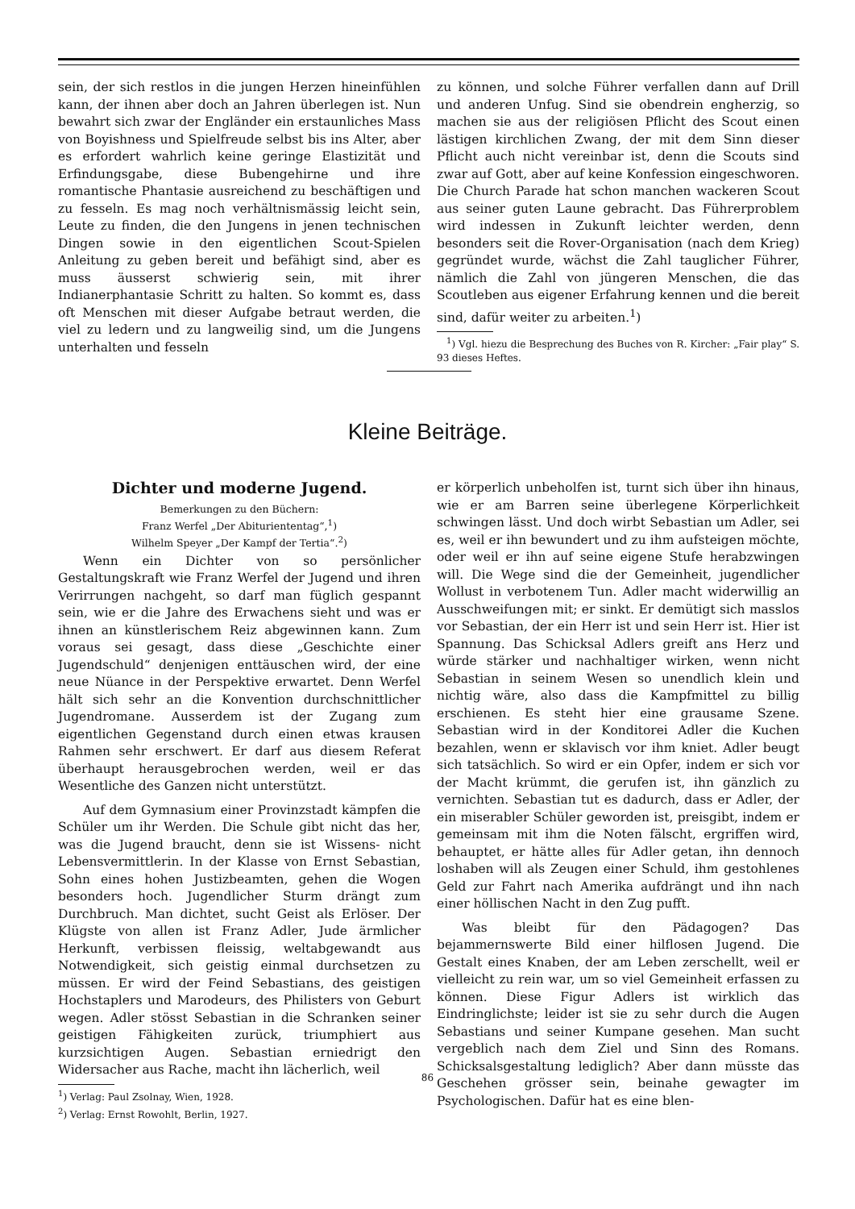sein, der sich restlos in die jungen Herzen hineinfühlen kann, der ihnen aber doch an Jahren überlegen ist. Nun bewahrt sich zwar der Engländer ein erstaunliches Mass von Boyishness und Spielfreude selbst bis ins Alter, aber es erfordert wahrlich keine geringe Elastizität und Erfindungsgabe, diese Bubengehirne und ihre romantische Phantasie ausreichend zu beschäftigen und zu fesseln. Es mag noch verhältnismässig leicht sein, Leute zu finden, die den Jungens in jenen technischen Dingen sowie in den eigentlichen Scout-Spielen Anleitung zu geben bereit und befähigt sind, aber es muss äusserst schwierig sein, mit ihrer Indianerphantasie Schritt zu halten. So kommt es, dass oft Menschen mit dieser Aufgabe betraut werden, die viel zu ledern und zu langweilig sind, um die Jungens unterhalten und fesseln
zu können, und solche Führer verfallen dann auf Drill und anderen Unfug. Sind sie obendrein engherzig, so machen sie aus der religiösen Pflicht des Scout einen lästigen kirchlichen Zwang, der mit dem Sinn dieser Pflicht auch nicht vereinbar ist, denn die Scouts sind zwar auf Gott, aber auf keine Konfession eingeschworen. Die Church Parade hat schon manchen wackeren Scout aus seiner guten Laune gebracht. Das Führerproblem wird indessen in Zukunft leichter werden, denn besonders seit die Rover-Organisation (nach dem Krieg) gegründet wurde, wächst die Zahl tauglicher Führer, nämlich die Zahl von jüngeren Menschen, die das Scoutleben aus eigener Erfahrung kennen und die bereit sind, dafür weiter zu arbeiten.<sup>1</sup>)
<sup>1</sup>) Vgl. hiezu die Besprechung des Buches von R. Kircher: „Fair play“ S. 93 dieses Heftes.
Kleine Beiträge.
Dichter und moderne Jugend.
Bemerkungen zu den Büchern:
Franz Werfel „Der Abituriententag“,<sup>1</sup>)
Wilhelm Speyer „Der Kampf der Tertia“.<sup>2</sup>)
Wenn ein Dichter von so persönlicher Gestaltungskraft wie Franz Werfel der Jugend und ihren Verirrungen nachgeht, so darf man füglich gespannt sein, wie er die Jahre des Erwachens sieht und was er ihnen an künstlerischem Reiz abgewinnen kann. Zum voraus sei gesagt, dass diese „Geschichte einer Jugendschuld“ denjenigen enttäuschen wird, der eine neue Nüance in der Perspektive erwartet. Denn Werfel hält sich sehr an die Konvention durchschnittlicher Jugendromane. Ausserdem ist der Zugang zum eigentlichen Gegenstand durch einen etwas krausen Rahmen sehr erschwert. Er darf aus diesem Referat überhaupt herausgebrochen werden, weil er das Wesentliche des Ganzen nicht unterstützt.
Auf dem Gymnasium einer Provinzstadt kämpfen die Schüler um ihr Werden. Die Schule gibt nicht das her, was die Jugend braucht, denn sie ist Wissens- nicht Lebensvermittlerin. In der Klasse von Ernst Sebastian, Sohn eines hohen Justizbeamten, gehen die Wogen besonders hoch. Jugendlicher Sturm drängt zum Durchbruch. Man dichtet, sucht Geist als Erlöser. Der Klügste von allen ist Franz Adler, Jude ärmlicher Herkunft, verbissen fleissig, weltabgewandt aus Notwendigkeit, sich geistig einmal durchsetzen zu müssen. Er wird der Feind Sebastians, des geistigen Hochstaplers und Marodeurs, des Philisters von Geburt wegen. Adler stösst Sebastian in die Schranken seiner geistigen Fähigkeiten zurück, triumphiert aus kurzsichtigen Augen. Sebastian erniedrigt den Widersacher aus Rache, macht ihn lächerlich, weil
<sup>1</sup>) Verlag: Paul Zsolnay, Wien, 1928.
<sup>2</sup>) Verlag: Ernst Rowohlt, Berlin, 1927.
er körperlich unbeholfen ist, turnt sich über ihn hinaus, wie er am Barren seine überlegene Körperlichkeit schwingen lässt. Und doch wirbt Sebastian um Adler, sei es, weil er ihn bewundert und zu ihm aufsteigen möchte, oder weil er ihn auf seine eigene Stufe herabzwingen will. Die Wege sind die der Gemeinheit, jugendlicher Wollust in verbotenem Tun. Adler macht widerwillig an Ausschweifungen mit; er sinkt. Er demütigt sich masslos vor Sebastian, der ein Herr ist und sein Herr ist. Hier ist Spannung. Das Schicksal Adlers greift ans Herz und würde stärker und nachhaltiger wirken, wenn nicht Sebastian in seinem Wesen so unendlich klein und nichtig wäre, also dass die Kampfmittel zu billig erschienen. Es steht hier eine grausame Szene. Sebastian wird in der Konditorei Adler die Kuchen bezahlen, wenn er sklavisch vor ihm kniet. Adler beugt sich tatsächlich. So wird er ein Opfer, indem er sich vor der Macht krümmt, die gerufen ist, ihn gänzlich zu vernichten. Sebastian tut es dadurch, dass er Adler, der ein miserabler Schüler geworden ist, preisgibt, indem er gemeinsam mit ihm die Noten fälscht, ergriffen wird, behauptet, er hätte alles für Adler getan, ihn dennoch loshaben will als Zeugen einer Schuld, ihm gestohlenes Geld zur Fahrt nach Amerika aufdrängt und ihn nach einer höllischen Nacht in den Zug pufft.
Was bleibt für den Pädagogen? Das bejammernswerte Bild einer hilflosen Jugend. Die Gestalt eines Knaben, der am Leben zerschellt, weil er vielleicht zu rein war, um so viel Gemeinheit erfassen zu können. Diese Figur Adlers ist wirklich das Eindringlichste; leider ist sie zu sehr durch die Augen Sebastians und seiner Kumpane gesehen. Man sucht vergeblich nach dem Ziel und Sinn des Romans. Schicksalsgestaltung lediglich? Aber dann müsste das Geschehen grösser sein, beinahe gewagter im Psychologischen. Dafür hat es eine blen-
86